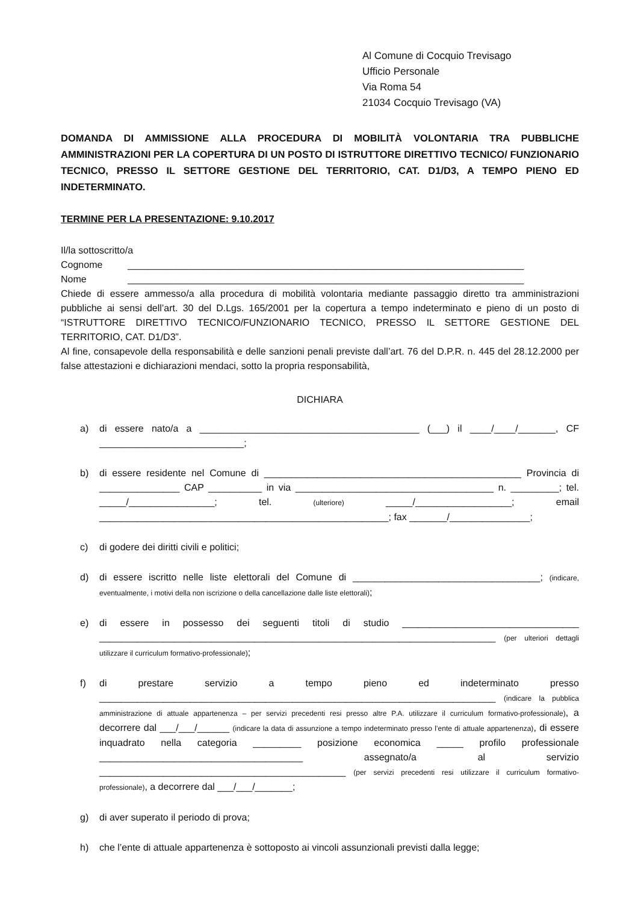Al Comune di Cocquio Trevisago
Ufficio Personale
Via Roma 54
21034 Cocquio Trevisago (VA)
DOMANDA DI AMMISSIONE ALLA PROCEDURA DI MOBILITÀ VOLONTARIA TRA PUBBLICHE AMMINISTRAZIONI PER LA COPERTURA DI UN POSTO DI ISTRUTTORE DIRETTIVO TECNICO/ FUNZIONARIO TECNICO, PRESSO IL SETTORE GESTIONE DEL TERRITORIO, CAT. D1/D3, A TEMPO PIENO ED INDETERMINATO.
TERMINE PER LA PRESENTAZIONE: 9.10.2017
Il/la sottoscritto/a
Cognome __________________________________________________________________________
Nome __________________________________________________________________________
Chiede di essere ammesso/a alla procedura di mobilità volontaria mediante passaggio diretto tra amministrazioni pubbliche ai sensi dell’art. 30 del D.Lgs. 165/2001 per la copertura a tempo indeterminato e pieno di un posto di “ISTRUTTORE DIRETTIVO TECNICO/FUNZIONARIO TECNICO, PRESSO IL SETTORE GESTIONE DEL TERRITORIO, CAT. D1/D3”.
Al fine, consapevole della responsabilità e delle sanzioni penali previste dall’art. 76 del D.P.R. n. 445 del 28.12.2000 per false attestazioni e dichiarazioni mendaci, sotto la propria responsabilità,
DICHIARA
a) di essere nato/a a _________________________________________ (___) il ____/____/_______, CF ___________________________;
b) di essere residente nel Comune di ________________________________________________ Provincia di _______________ CAP __________ in via _____________________________________ n. _________; tel. _____/________________; tel. (ulteriore) _____/__________________; email ______________________________________________________; fax _______/_______________;
c) di godere dei diritti civili e politici;
d) di essere iscritto nelle liste elettorali del Comune di ___________________________________; (indicare, eventualmente, i motivi della non iscrizione o della cancellazione dalle liste elettorali);
e) di essere in possesso dei seguenti titoli di studio _________________________________ __________________________________________________________________________ (per ulteriori dettagli utilizzare il curriculum formativo-professionale);
f) di prestare servizio a tempo pieno ed indeterminato presso __________________________________________________________________________ (indicare la pubblica amministrazione di attuale appartenenza – per servizi precedenti resi presso altre P.A. utilizzare il curriculum formativo-professionale), a decorrere dal ___/___/______ (indicare la data di assunzione a tempo indeterminato presso l’ente di attuale appartenenza), di essere inquadrato nella categoria _________ posizione economica _____ profilo professionale ______________________________________ assegnato/a al servizio ______________________________________________ (per servizi precedenti resi utilizzare il curriculum formativo-professionale), a decorrere dal ___/___/_______;
g) di aver superato il periodo di prova;
h) che l’ente di attuale appartenenza è sottoposto ai vincoli assunzionali previsti dalla legge;